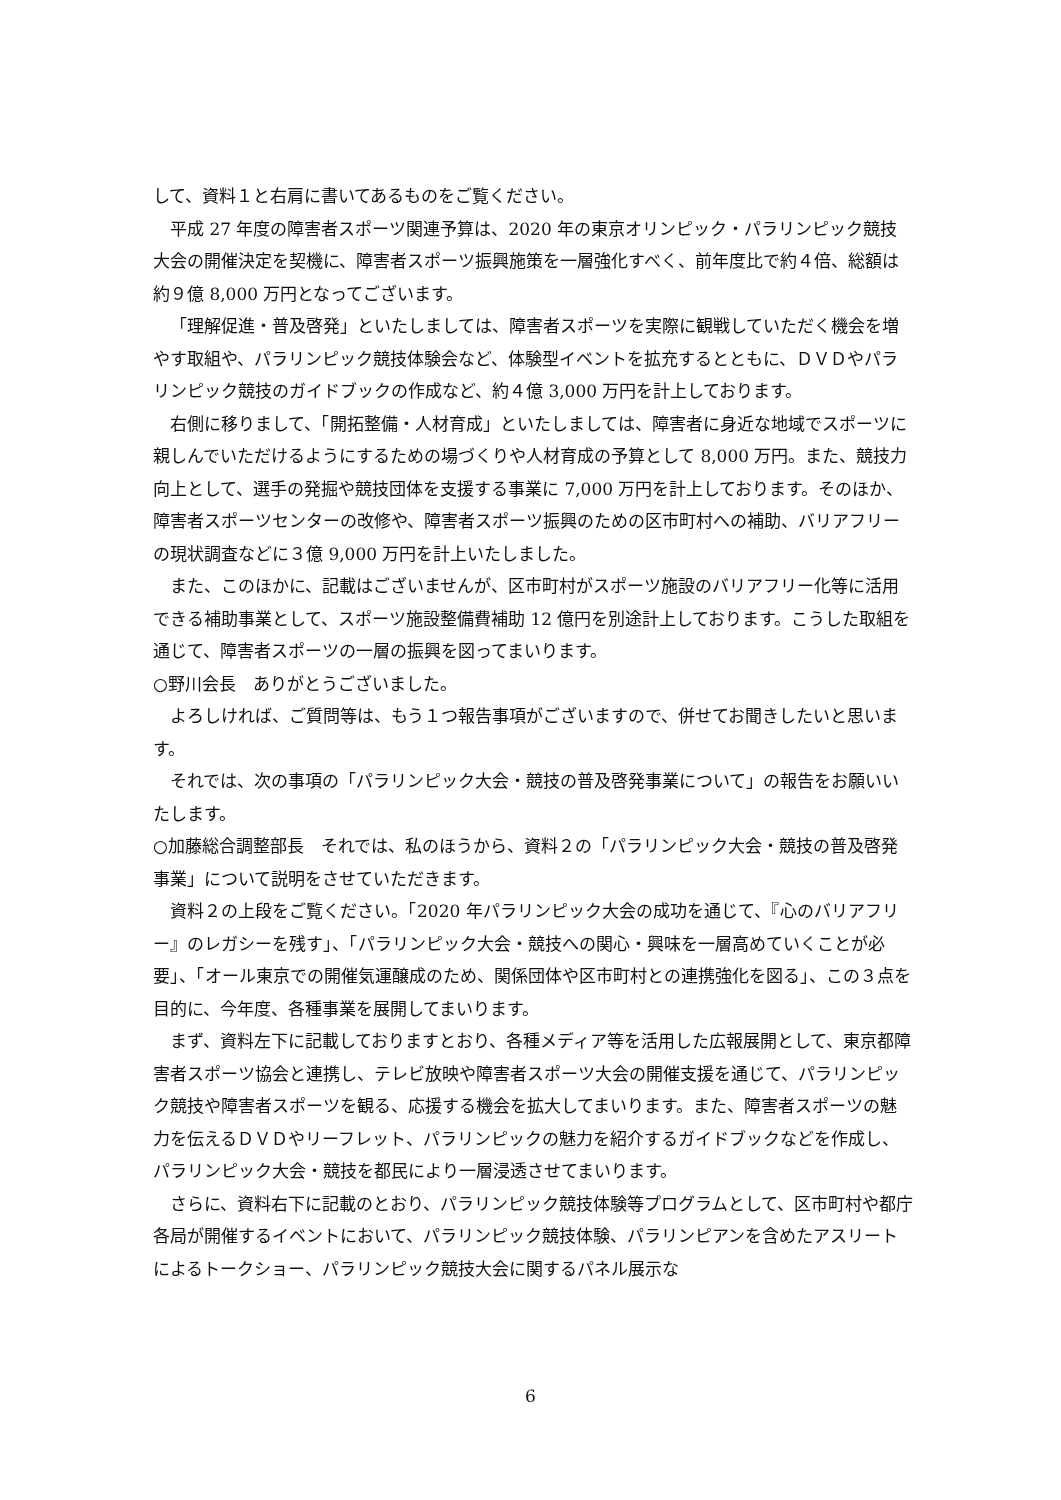して、資料１と右肩に書いてあるものをご覧ください。
平成 27 年度の障害者スポーツ関連予算は、2020 年の東京オリンピック・パラリンピック競技大会の開催決定を契機に、障害者スポーツ振興施策を一層強化すべく、前年度比で約４倍、総額は約９億 8,000 万円となってございます。
「理解促進・普及啓発」といたしましては、障害者スポーツを実際に観戦していただく機会を増やす取組や、パラリンピック競技体験会など、体験型イベントを拡充するとともに、ＤＶＤやパラリンピック競技のガイドブックの作成など、約４億 3,000 万円を計上しております。
右側に移りまして、「開拓整備・人材育成」といたしましては、障害者に身近な地域でスポーツに親しんでいただけるようにするための場づくりや人材育成の予算として 8,000 万円。また、競技力向上として、選手の発掘や競技団体を支援する事業に 7,000 万円を計上しております。そのほか、障害者スポーツセンターの改修や、障害者スポーツ振興のための区市町村への補助、バリアフリーの現状調査などに３億 9,000 万円を計上いたしました。
また、このほかに、記載はございませんが、区市町村がスポーツ施設のバリアフリー化等に活用できる補助事業として、スポーツ施設整備費補助 12 億円を別途計上しております。こうした取組を通じて、障害者スポーツの一層の振興を図ってまいります。
○野川会長　ありがとうございました。
よろしければ、ご質問等は、もう１つ報告事項がございますので、併せてお聞きしたいと思います。
それでは、次の事項の「パラリンピック大会・競技の普及啓発事業について」の報告をお願いいたします。
○加藤総合調整部長　それでは、私のほうから、資料２の「パラリンピック大会・競技の普及啓発事業」について説明をさせていただきます。
資料２の上段をご覧ください。「2020 年パラリンピック大会の成功を通じて、『心のバリアフリー』のレガシーを残す」、「パラリンピック大会・競技への関心・興味を一層高めていくことが必要」、「オール東京での開催気運醸成のため、関係団体や区市町村との連携強化を図る」、この３点を目的に、今年度、各種事業を展開してまいります。
まず、資料左下に記載しておりますとおり、各種メディア等を活用した広報展開として、東京都障害者スポーツ協会と連携し、テレビ放映や障害者スポーツ大会の開催支援を通じて、パラリンピック競技や障害者スポーツを観る、応援する機会を拡大してまいります。また、障害者スポーツの魅力を伝えるＤＶＤやリーフレット、パラリンピックの魅力を紹介するガイドブックなどを作成し、パラリンピック大会・競技を都民により一層浸透させてまいります。
さらに、資料右下に記載のとおり、パラリンピック競技体験等プログラムとして、区市町村や都庁各局が開催するイベントにおいて、パラリンピック競技体験、パラリンピアンを含めたアスリートによるトークショー、パラリンピック競技大会に関するパネル展示な
6